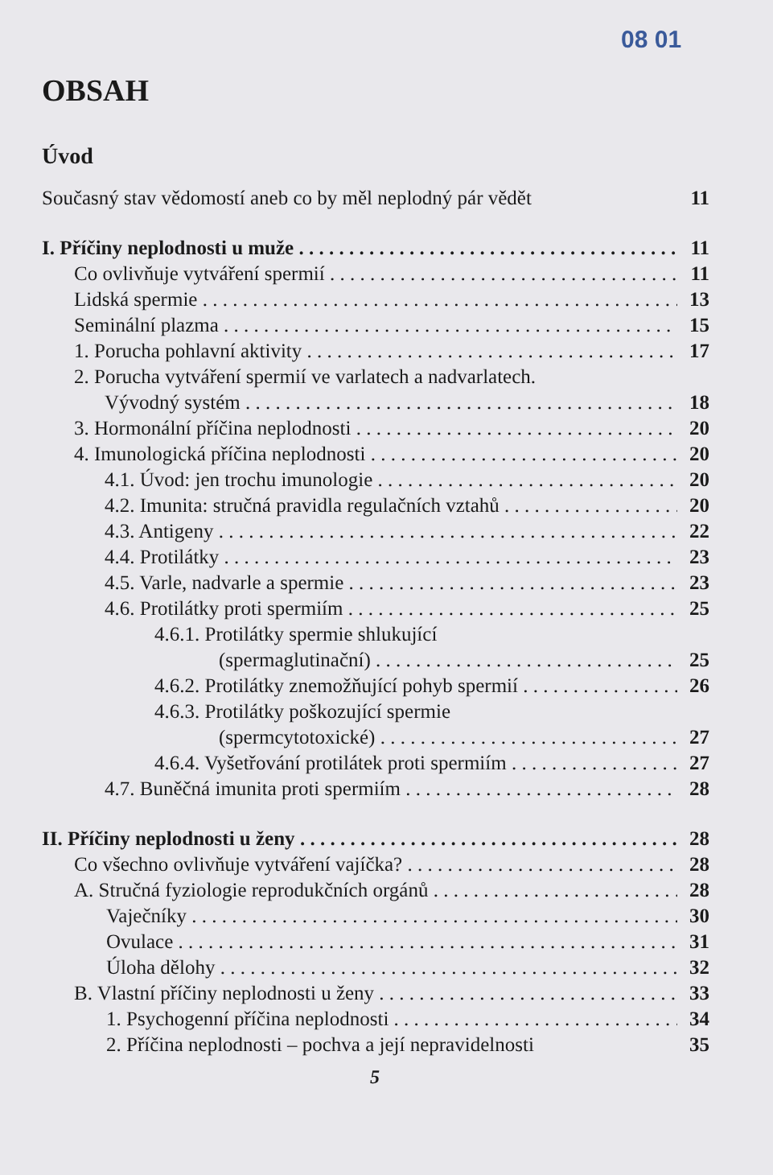08 01
OBSAH
Úvod
Současný stav vědomostí aneb co by měl neplodný pár vědět 11
I. Příčiny neplodnosti u muže 11
Co ovlivňuje vytváření spermií 11
Lidská spermie 13
Seminální plazma 15
1. Porucha pohlavní aktivity 17
2. Porucha vytváření spermií ve varlatech a nadvarlatech.
Vývodný systém 18
3. Hormonální příčina neplodnosti 20
4. Imunologická příčina neplodnosti 20
4.1. Úvod: jen trochu imunologie 20
4.2. Imunita: stručná pravidla regulačních vztahů 20
4.3. Antigeny 22
4.4. Protilátky 23
4.5. Varle, nadvarle a spermie 23
4.6. Protilátky proti spermiím 25
4.6.1. Protilátky spermie shlukující
(spermaglutinační) 25
4.6.2. Protilátky znemožňující pohyb spermií 26
4.6.3. Protilátky poškozující spermie
(spermcytotoxické) 27
4.6.4. Vyšetřování protilátek proti spermiím 27
4.7. Buněčná imunita proti spermiím 28
II. Příčiny neplodnosti u ženy 28
Co všechno ovlivňuje vytváření vajíčka? 28
A. Stručná fyziologie reprodukčních orgánů 28
Vaječníky 30
Ovulace 31
Úloha dělohy 32
B. Vlastní příčiny neplodnosti u ženy 33
1. Psychogenní příčina neplodnosti 34
2. Příčina neplodnosti – pochva a její nepravidelnosti 35
5